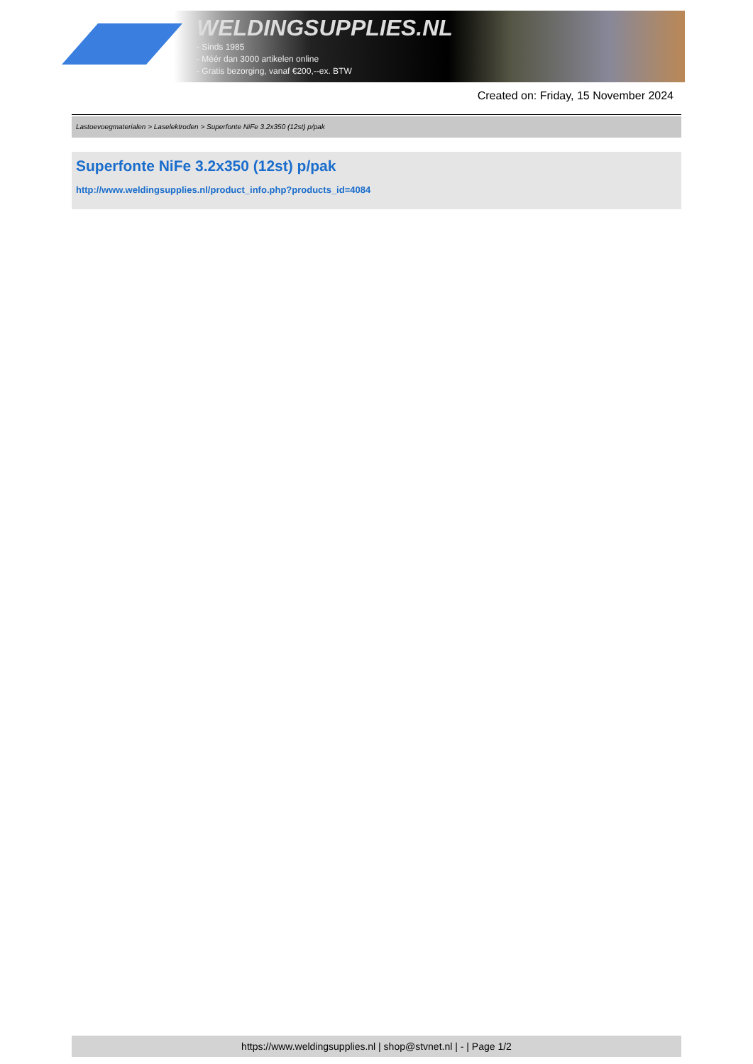WELDINGSUPPLIES.NL
- Sinds 1985
- Méér dan 3000 artikelen online
- Gratis bezorging, vanaf €200,--ex. BTW
Created on: Friday, 15 November 2024
Lastoevoegmaterialen > Laselektroden > Superfonte NiFe 3.2x350 (12st) p/pak
Superfonte NiFe 3.2x350 (12st) p/pak
http://www.weldingsupplies.nl/product_info.php?products_id=4084
https://www.weldingsupplies.nl | shop@stvnet.nl | - | Page 1/2